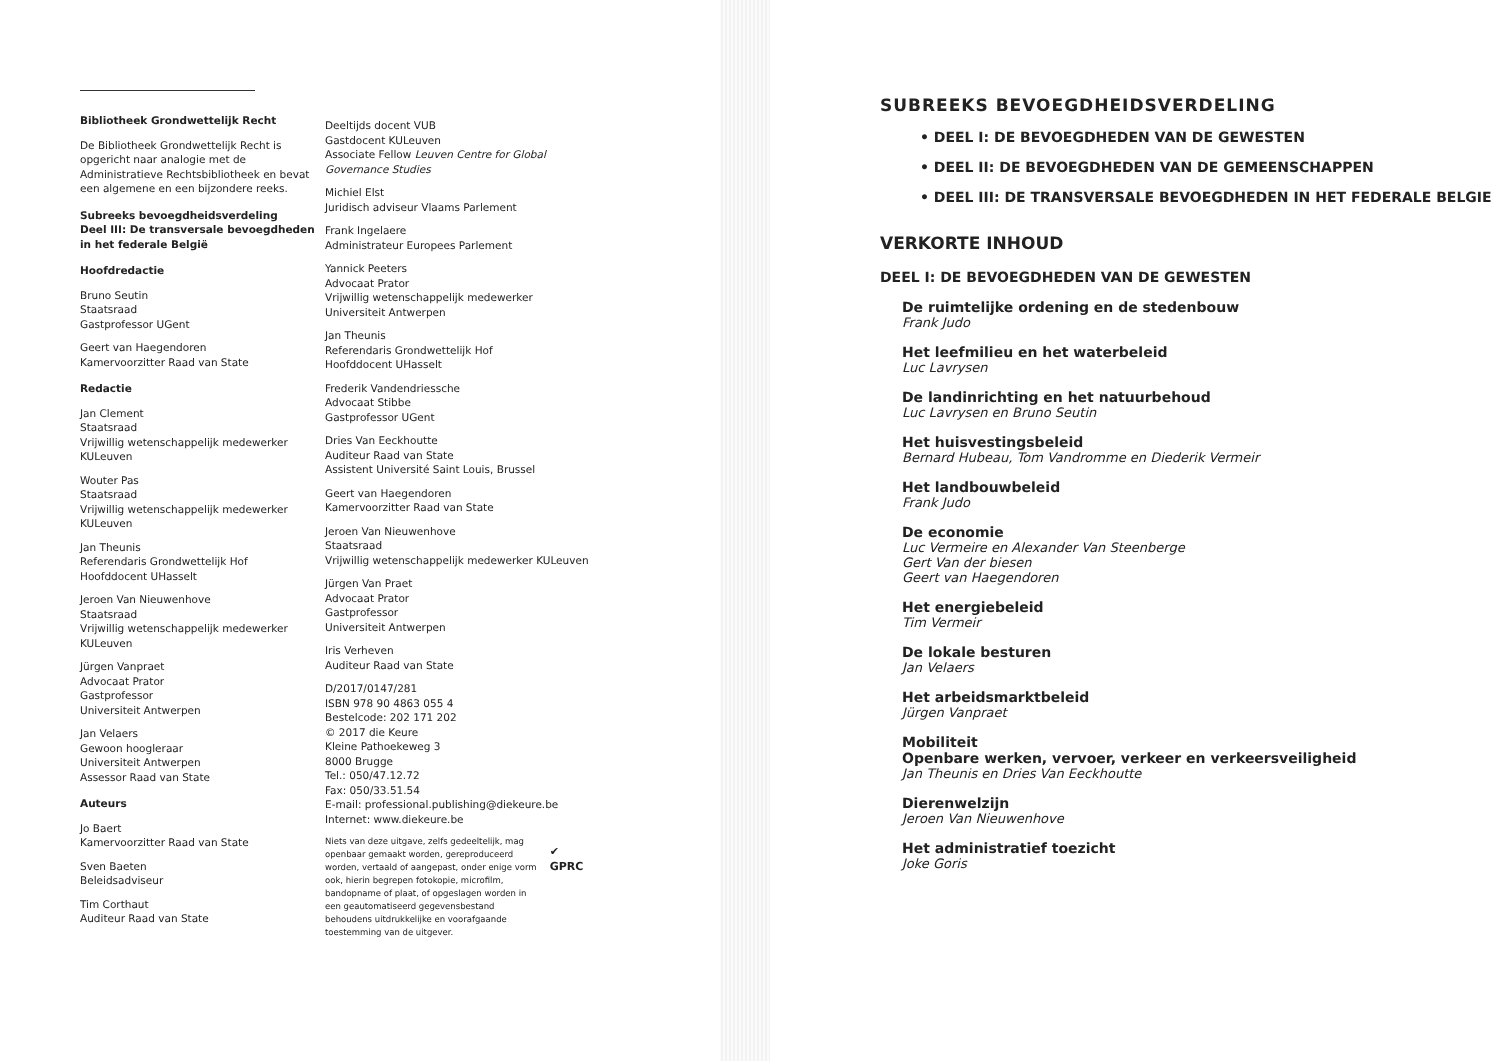Bibliotheek Grondwettelijk Recht
De Bibliotheek Grondwettelijk Recht is opgericht naar analogie met de Administratieve Rechtsbibliotheek en bevat een algemene en een bijzondere reeks.
Subreeks bevoegdheidsverdeling
Deel III: De transversale bevoegdheden in het federale België
Hoofdredactie
Bruno Seutin
Staatsraad
Gastprofessor UGent
Geert van Haegendoren
Kamervoorzitter Raad van State
Redactie
Jan Clement
Staatsraad
Vrijwillig wetenschappelijk medewerker KULeuven
Wouter Pas
Staatsraad
Vrijwillig wetenschappelijk medewerker KULeuven
Jan Theunis
Referendaris Grondwettelijk Hof
Hoofddocent UHasselt
Jeroen Van Nieuwenhove
Staatsraad
Vrijwillig wetenschappelijk medewerker KULeuven
Jürgen Vanpraet
Advocaat Prator
Gastprofessor
Universiteit Antwerpen
Jan Velaers
Gewoon hoogleraar
Universiteit Antwerpen
Assessor Raad van State
Auteurs
Jo Baert
Kamervoorzitter Raad van State
Sven Baeten
Beleidsadviseur
Tim Corthaut
Auditeur Raad van State
Deeltijds docent VUB
Gastdocent KULeuven
Associate Fellow Leuven Centre for Global Governance Studies
Michiel Elst
Juridisch adviseur Vlaams Parlement
Frank Ingelaere
Administrateur Europees Parlement
Yannick Peeters
Advocaat Prator
Vrijwillig wetenschappelijk medewerker Universiteit Antwerpen
Jan Theunis
Referendaris Grondwettelijk Hof
Hoofddocent UHasselt
Frederik Vandendriessche
Advocaat Stibbe
Gastprofessor UGent
Dries Van Eeckhoutte
Auditeur Raad van State
Assistent Université Saint Louis, Brussel
Geert van Haegendoren
Kamervoorzitter Raad van State
Jeroen Van Nieuwenhove
Staatsraad
Vrijwillig wetenschappelijk medewerker KULeuven
Jürgen Van Praet
Advocaat Prator
Gastprofessor
Universiteit Antwerpen
Iris Verheven
Auditeur Raad van State
D/2017/0147/281
ISBN 978 90 4863 055 4
Bestelcode: 202 171 202
© 2017 die Keure
Kleine Pathoekeweg 3
8000 Brugge
Tel.: 050/47.12.72
Fax: 050/33.51.54
E-mail: professional.publishing@diekeure.be
Internet: www.diekeure.be
Niets van deze uitgave, zelfs gedeeltelijk, mag openbaar gemaakt worden, gereproduceerd worden, vertaald of aangepast, onder enige vorm ook, hierin begrepen fotokopie, microfilm, bandopname of plaat, of opgeslagen worden in een geautomatiseerd gegevensbestand behoudens uitdrukkelijke en voorafgaande toestemming van de uitgever.
✔ GPRC
SUBREEKS BEVOEGDHEIDSVERDELING
• DEEL I: DE BEVOEGDHEDEN VAN DE GEWESTEN
• DEEL II: DE BEVOEGDHEDEN VAN DE GEMEENSCHAPPEN
• DEEL III: DE TRANSVERSALE BEVOEGDHEDEN IN HET FEDERALE BELGIE
VERKORTE INHOUD
DEEL I: DE BEVOEGDHEDEN VAN DE GEWESTEN
De ruimtelijke ordening en de stedenbouw
Frank Judo
Het leefmilieu en het waterbeleid
Luc Lavrysen
De landinrichting en het natuurbehoud
Luc Lavrysen en Bruno Seutin
Het huisvestingsbeleid
Bernard Hubeau, Tom Vandromme en Diederik Vermeir
Het landbouwbeleid
Frank Judo
De economie
Luc Vermeire en Alexander Van Steenberge
Gert Van der biesen
Geert van Haegendoren
Het energiebeleid
Tim Vermeir
De lokale besturen
Jan Velaers
Het arbeidsmarktbeleid
Jürgen Vanpraet
Mobiliteit
Openbare werken, vervoer, verkeer en verkeersveiligheid
Jan Theunis en Dries Van Eeckhoutte
Dierenwelzijn
Jeroen Van Nieuwenhove
Het administratief toezicht
Joke Goris